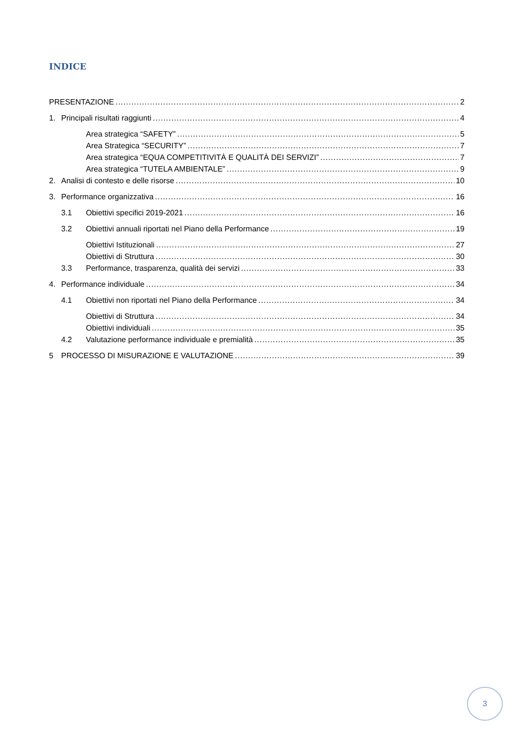INDICE
PRESENTAZIONE 2
1. Principali risultati raggiunti 4
Area strategica “SAFETY” 5
Area Strategica “SECURITY” 7
Area strategica “EQUA COMPETITIVITÀ E QUALITÀ DEI SERVIZI” 7
Area strategica “TUTELA AMBIENTALE” 9
2. Analisi di contesto e delle risorse 10
3. Performance organizzativa 16
3.1 Obiettivi specifici 2019-2021 16
3.2 Obiettivi annuali riportati nel Piano della Performance 19
Obiettivi Istituzionali 27
Obiettivi di Struttura 30
3.3 Performance, trasparenza, qualità dei servizi 33
4. Performance individuale 34
4.1 Obiettivi non riportati nel Piano della Performance 34
Obiettivi di Struttura 34
Obiettivi individuali 35
4.2 Valutazione performance individuale e premialità 35
5 PROCESSO DI MISURAZIONE E VALUTAZIONE 39
3